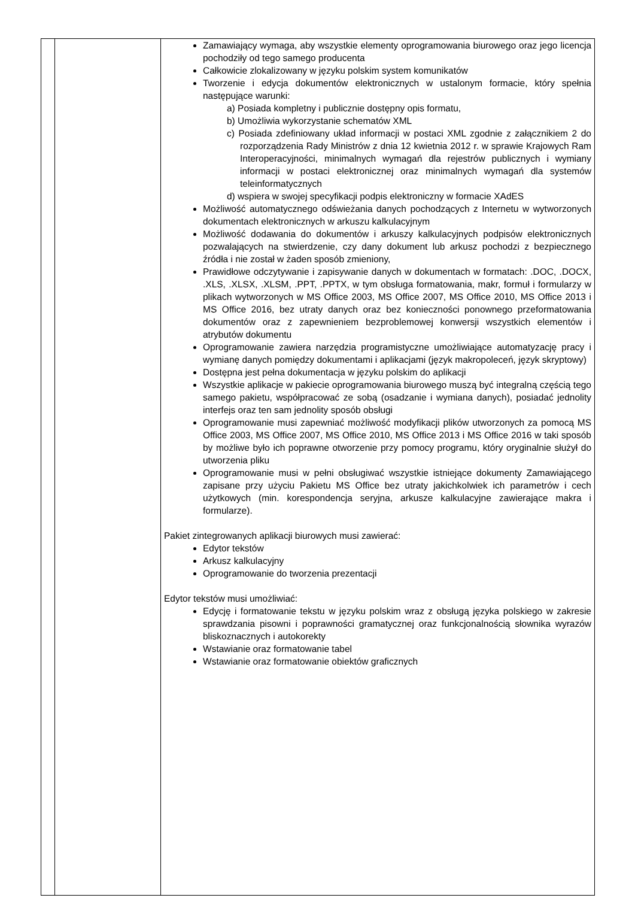| | | Zamawiający wymaga, aby wszystkie elementy oprogramowania biurowego oraz jego licencja pochodziły od tego samego producenta Całkowicie zlokalizowany w języku polskim system komunikatów Tworzenie i edycja dokumentów elektronicznych w ustalonym formacie, który spełnia następujące warunki: a) Posiada kompletny i publicznie dostępny opis formatu, b) Umożliwia wykorzystanie schematów XML c) Posiada zdefiniowany układ informacji w postaci XML zgodnie z załącznikiem 2 do rozporządzenia Rady Ministrów z dnia 12 kwietnia 2012 r. w sprawie Krajowych Ram Interoperacyjności, minimalnych wymagań dla rejestrów publicznych i wymiany informacji w postaci elektronicznej oraz minimalnych wymagań dla systemów teleinformatycznych d) wspiera w swojej specyfikacji podpis elektroniczny w formacie XAdES Możliwość automatycznego odświeżania danych pochodzących z Internetu w wytworzonych dokumentach elektronicznych w arkuszu kalkulacyjnym Możliwość dodawania do dokumentów i arkuszy kalkulacyjnych podpisów elektronicznych pozwalających na stwierdzenie, czy dany dokument lub arkusz pochodzi z bezpiecznego źródła i nie został w żaden sposób zmieniony, Prawidłowe odczytywanie i zapisywanie danych w dokumentach w formatach: .DOC, .DOCX, .XLS, .XLSX, .XLSM, .PPT, .PPTX, w tym obsługa formatowania, makr, formuł i formularzy w plikach wytworzonych w MS Office 2003, MS Office 2007, MS Office 2010, MS Office 2013 i MS Office 2016, bez utraty danych oraz bez konieczności ponownego przeformatowania dokumentów oraz z zapewnieniem bezproblemowej konwersji wszystkich elementów i atrybutów dokumentu Oprogramowanie zawiera narzędzia programistyczne umożliwiające automatyzację pracy i wymianę danych pomiędzy dokumentami i aplikacjami (język makropoleceń, język skryptowy) Dostępna jest pełna dokumentacja w języku polskim do aplikacji Wszystkie aplikacje w pakiecie oprogramowania biurowego muszą być integralną częścią tego samego pakietu, współpracować ze sobą (osadzanie i wymiana danych), posiadać jednolity interfejs oraz ten sam jednolity sposób obsługi Oprogramowanie musi zapewniać możliwość modyfikacji plików utworzonych za pomocą MS Office 2003, MS Office 2007, MS Office 2010, MS Office 2013 i MS Office 2016 w taki sposób by możliwe było ich poprawne otworzenie przy pomocy programu, który oryginalnie służył do utworzenia pliku Oprogramowanie musi w pełni obsługiwać wszystkie istniejące dokumenty Zamawiającego zapisane przy użyciu Pakietu MS Office bez utraty jakichkolwiek ich parametrów i cech użytkowych (min. korespondencja seryjna, arkusze kalkulacyjne zawierające makra i formularze). Pakiet zintegrowanych aplikacji biurowych musi zawierać: Edytor tekstów Arkusz kalkulacyjny Oprogramowanie do tworzenia prezentacji Edytor tekstów musi umożliwiać: Edycję i formatowanie tekstu w języku polskim wraz z obsługą języka polskiego w zakresie sprawdzania pisowni i poprawności gramatycznej oraz funkcjonalnością słownika wyrazów bliskoznacznych i autokorekty Wstawianie oraz formatowanie tabel Wstawianie oraz formatowanie obiektów graficznych |